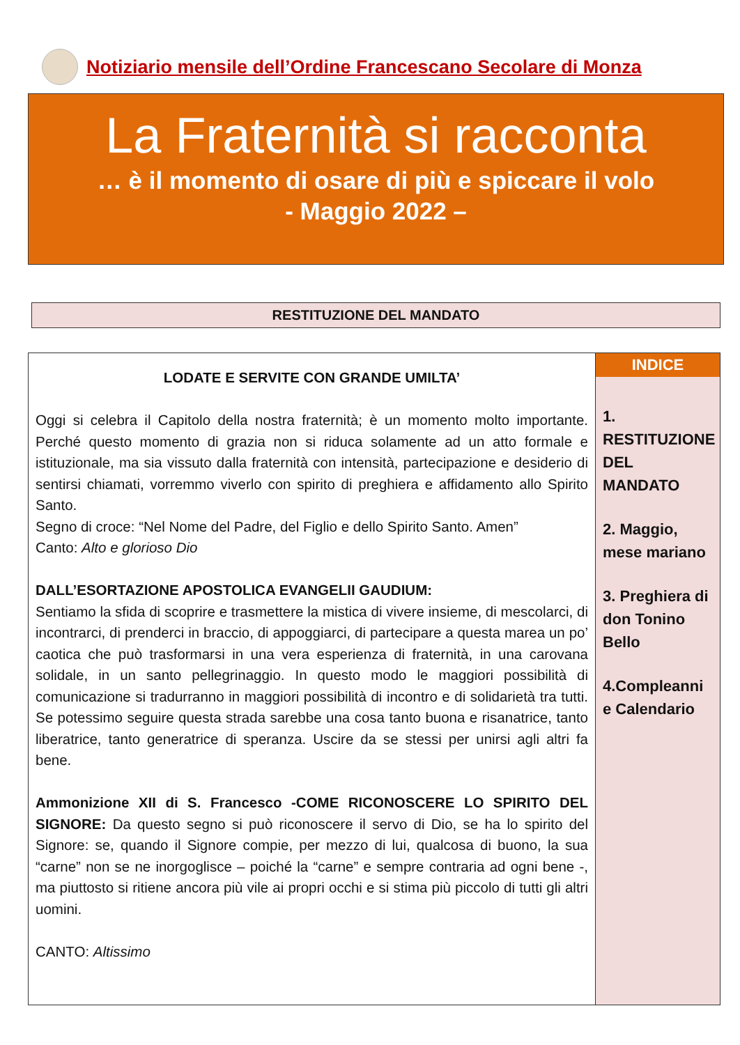Notiziario mensile dell’Ordine Francescano Secolare di Monza
La Fraternità si racconta
… è il momento di osare di più e spiccare il volo
- Maggio 2022 –
RESTITUZIONE DEL MANDATO
LODATE E SERVITE CON GRANDE UMILTA’
Oggi si celebra il Capitolo della nostra fraternità; è un momento molto importante. Perché questo momento di grazia non si riduca solamente ad un atto formale e istituzionale, ma sia vissuto dalla fraternità con intensità, partecipazione e desiderio di sentirsi chiamati, vorremmo viverlo con spirito di preghiera e affidamento allo Spirito Santo.
Segno di croce: “Nel Nome del Padre, del Figlio e dello Spirito Santo. Amen”
Canto: Alto e glorioso Dio
DALL’ESORTAZIONE APOSTOLICA EVANGELII GAUDIUM:
Sentiamo la sfida di scoprire e trasmettere la mistica di vivere insieme, di mescolarci, di incontrarci, di prenderci in braccio, di appoggiarci, di partecipare a questa marea un po’ caotica che può trasformarsi in una vera esperienza di fraternità, in una carovana solidale, in un santo pellegrinaggio. In questo modo le maggiori possibilità di comunicazione si tradurranno in maggiori possibilità di incontro e di solidarietà tra tutti. Se potessimo seguire questa strada sarebbe una cosa tanto buona e risanatrice, tanto liberatrice, tanto generatrice di speranza. Uscire da se stessi per unirsi agli altri fa bene.
Ammonizione XII di S. Francesco -COME RICONOSCERE LO SPIRITO DEL SIGNORE: Da questo segno si può riconoscere il servo di Dio, se ha lo spirito del Signore: se, quando il Signore compie, per mezzo di lui, qualcosa di buono, la sua “carne” non se ne inorgoglisce – poiché la “carne” e sempre contraria ad ogni bene -, ma piuttosto si ritiene ancora più vile ai propri occhi e si stima più piccolo di tutti gli altri uomini.
CANTO: Altissimo
INDICE
1. RESTITUZIONE DEL MANDATO
2. Maggio, mese mariano
3. Preghiera di don Tonino Bello
4.Compleanni e Calendario